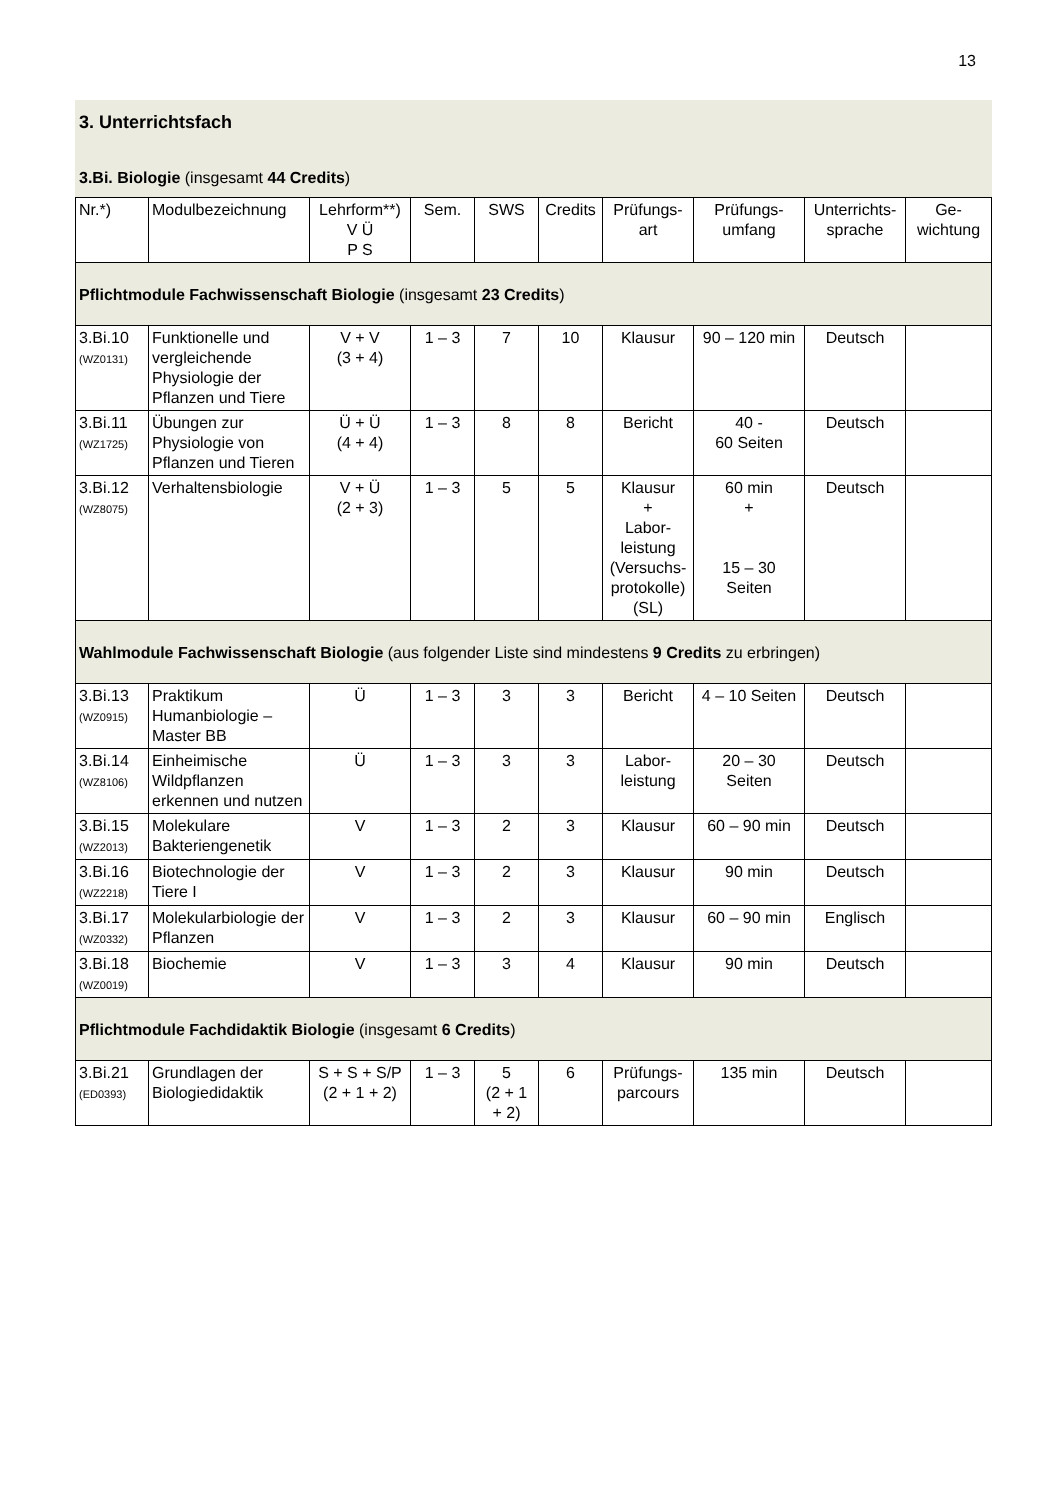13
3. Unterrichtsfach
3.Bi. Biologie (insgesamt 44 Credits)
| Nr.*) | Modulbezeichnung | Lehrform**) V Ü P S | Sem. | SWS | Credits | Prüfungs- art | Prüfungs- umfang | Unterrichts- sprache | Ge- wichtung |
| --- | --- | --- | --- | --- | --- | --- | --- | --- | --- |
| Pflichtmodule Fachwissenschaft Biologie (insgesamt 23 Credits ) | | | | | | | | | |
| 3.Bi.10 (WZ0131) | Funktionelle und vergleichende Physiologie der Pflanzen und Tiere | V + V (3 + 4) | 1 – 3 | 7 | 10 | Klausur | 90 – 120 min | Deutsch | |
| 3.Bi.11 (WZ1725) | Übungen zur Physiologie von Pflanzen und Tieren | Ü + Ü (4 + 4) | 1 – 3 | 8 | 8 | Bericht | 40 - 60 Seiten | Deutsch | |
| 3.Bi.12 (WZ8075) | Verhaltensbiologie | V + Ü (2 + 3) | 1 – 3 | 5 | 5 | Klausur + Labor- leistung (Versuchs- protokolle) (SL) | 60 min + 15 – 30 Seiten | Deutsch | |
| Wahlmodule Fachwissenschaft Biologie (aus folgender Liste sind mindestens 9 Credits zu erbringen) | | | | | | | | | |
| 3.Bi.13 (WZ0915) | Praktikum Humanbiologie – Master BB | Ü | 1 – 3 | 3 | 3 | Bericht | 4 – 10 Seiten | Deutsch | |
| 3.Bi.14 (WZ8106) | Einheimische Wildpflanzen erkennen und nutzen | Ü | 1 – 3 | 3 | 3 | Labor- leistung | 20 – 30 Seiten | Deutsch | |
| 3.Bi.15 (WZ2013) | Molekulare Bakteriengenetik | V | 1 – 3 | 2 | 3 | Klausur | 60 – 90 min | Deutsch | |
| 3.Bi.16 (WZ2218) | Biotechnologie der Tiere I | V | 1 – 3 | 2 | 3 | Klausur | 90 min | Deutsch | |
| 3.Bi.17 (WZ0332) | Molekularbiologie der Pflanzen | V | 1 – 3 | 2 | 3 | Klausur | 60 – 90 min | Englisch | |
| 3.Bi.18 (WZ0019) | Biochemie | V | 1 – 3 | 3 | 4 | Klausur | 90 min | Deutsch | |
| Pflichtmodule Fachdidaktik Biologie (insgesamt 6 Credits ) | | | | | | | | | |
| 3.Bi.21 (ED0393) | Grundlagen der Biologiedidaktik | S + S + S/P (2 + 1 + 2) | 1 – 3 | 5 (2 + 1 + 2) | 6 | Prüfungs- parcours | 135 min | Deutsch | |